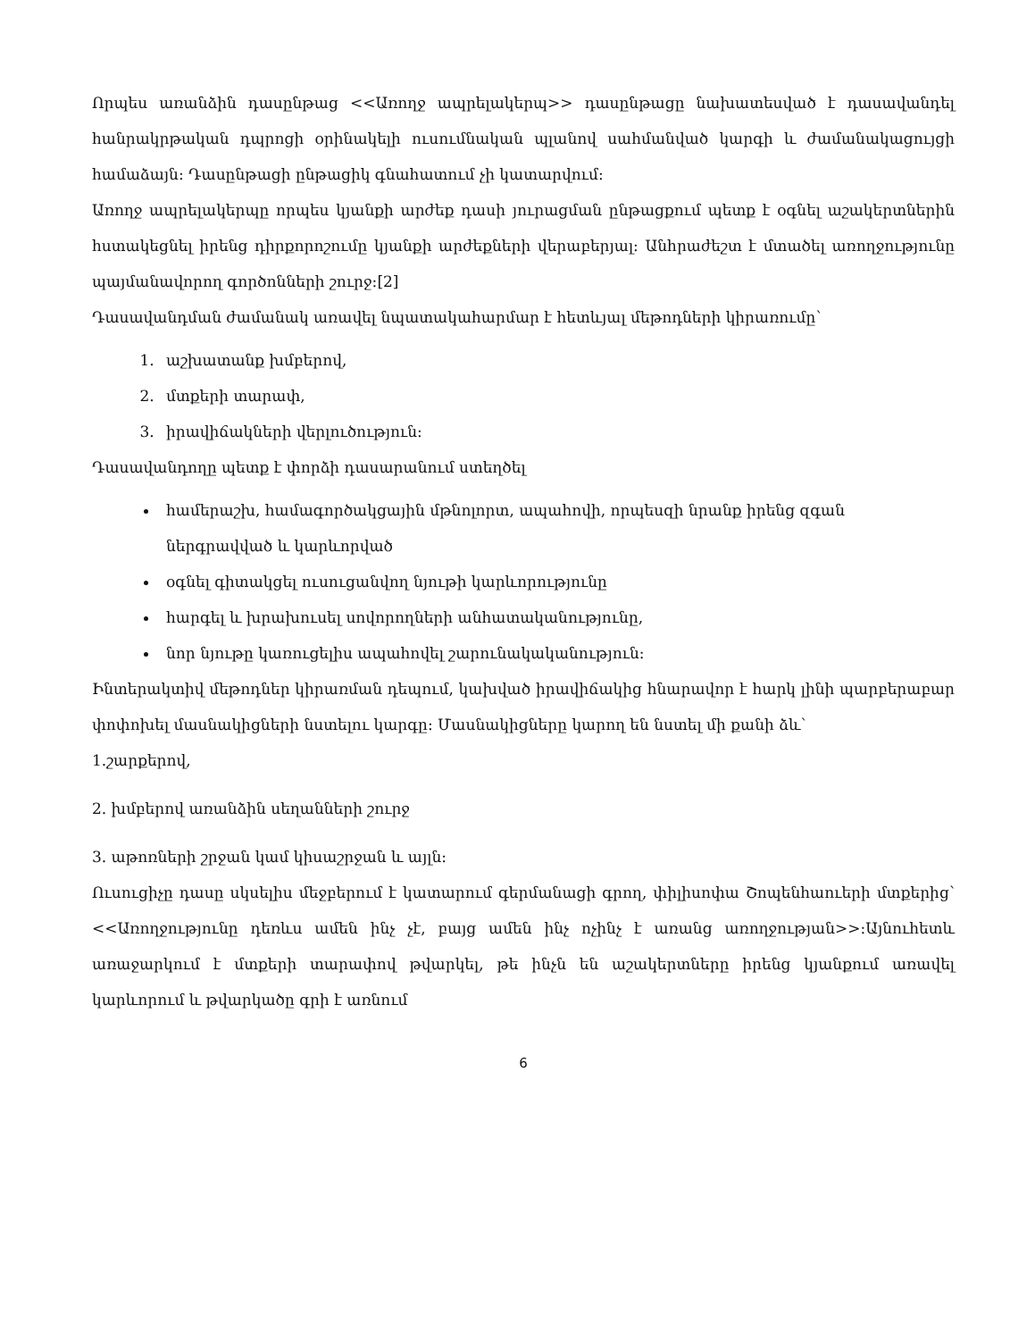Որպես առանձին դասընթաց <<Առողջ ապրելակերպ>> դասընթացը նախատեսված է դասավանդել հանրակրթական դպրոցի օրինակելի ուսումնական պլանով սահմանված կարգի և ժամանակացույցի համաձայն։ Դասընթացի ընթացիկ գնահատում չի կատարվում։
Առողջ ապրելակերպը որպես կյանքի արժեք դասի յուրացման ընթացքում պետք է օգնել աշակերտներին հստակեցնել իրենց դիրքորոշումը կյանքի արժեքների վերաբերյալ։ Անհրաժեշտ է մտածել առողջությունը պայմանավորող գործոնների շուրջ։[2]
Դասավանդման ժամանակ առավել նպատակահարմար է հետևյալ մեթոդների կիրառումը՝
1. աշխատանք խմբերով,
2. մտքերի տարափ,
3. իրավիճակների վերլուծություն։
Դասավանդողը պետք է փորձի դասարանում ստեղծել
համերաշխ, համագործակցային մթնոլորտ, ապահովի, որպեսզի նրանք իրենց զգան ներգրավված և կարևորված
օգնել գիտակցել ուսուցանվող նյութի կարևորությունը
հարգել և խրախուսել սովորողների անհատականությունը,
նոր նյութը կառուցելիս ապահովել շարունակականություն։
Ինտերակտիվ մեթոդներ կիրառման դեպում, կախված իրավիճակից հնարավոր է հարկ լինի պարբերաբար փոփոխել մասնակիցների նստելու կարգը։ Մասնակիցները կարող են նստել մի քանի ձև՝
1.շարքերով,
2. խմբերով առանձին սեղանների շուրջ
3. աթոռների շրջան կամ կիսաշրջան և այլն։
Ուսուցիչը դասը սկսելիս մեջբերում է կատարում գերմանացի գրող, փիլիսոփա Շոպենհաուերի մտքերից՝ <<Առողջությունը դեռևս ամեն ինչ չէ, բայց ամեն ինչ ոչինչ է առանց առողջության>>։Այնուհետև առաջարկում է մտքերի տարափով թվարկել, թե ինչն են աշակերտները իրենց կյանքում առավել կարևորում և թվարկածը գրի է առնում
6